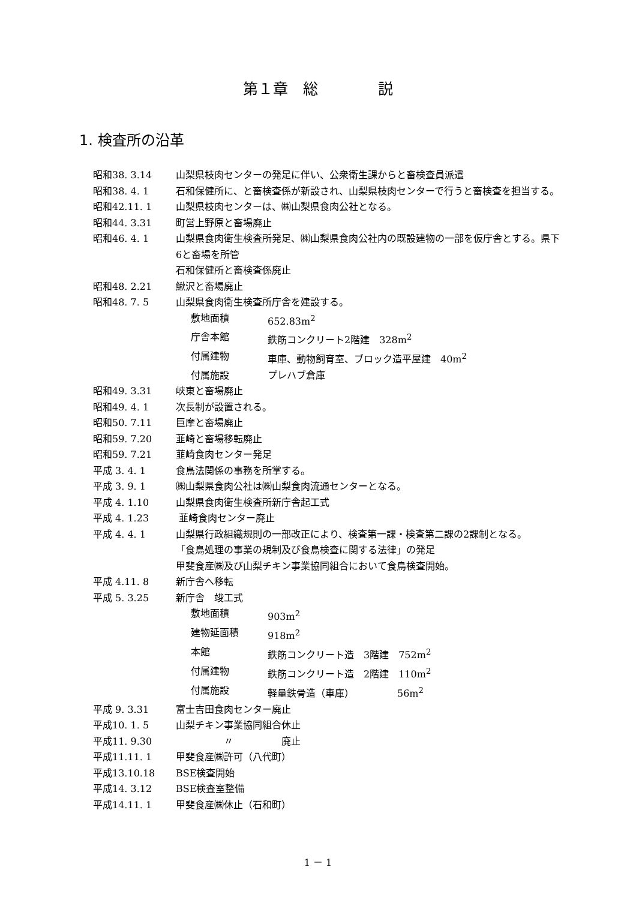第１章　総　　　　説
1. 検査所の沿革
昭和38. 3.14 山梨県枝肉センターの発足に伴い、公衆衛生課からと畜検査員派遣
昭和38. 4. 1 石和保健所に、と畜検査係が新設され、山梨県枝肉センターで行うと畜検査を担当する。
昭和42.11. 1 山梨県枝肉センターは、㈱山梨県食肉公社となる。
昭和44. 3.31 町営上野原と畜場廃止
昭和46. 4. 1 山梨県食肉衛生検査所発足、㈱山梨県食肉公社内の既設建物の一部を仮庁舎とする。県下6と畜場を所管
石和保健所と畜検査係廃止
昭和48. 2.21 鰍沢と畜場廃止
昭和48. 7. 5 山梨県食肉衛生検査所庁舎を建設する。
敷地面積 652.83m<sup>2</sup>
庁舎本館 鉄筋コンクリート2階建　328m<sup>2</sup>
付属建物 車庫、動物飼育室、ブロック造平屋建　40m<sup>2</sup>
付属施設 プレハブ倉庫
昭和49. 3.31 峡東と畜場廃止
昭和49. 4. 1 次長制が設置される。
昭和50. 7.11 巨摩と畜場廃止
昭和59. 7.20 韮崎と畜場移転廃止
昭和59. 7.21 韮崎食肉センター発足
平成 3. 4. 1 食鳥法関係の事務を所掌する。
平成 3. 9. 1 ㈱山梨県食肉公社は㈱山梨食肉流通センターとなる。
平成 4. 1.10 山梨県食肉衛生検査所新庁舎起工式
平成 4. 1.23 韮崎食肉センター廃止
平成 4. 4. 1 山梨県行政組織規則の一部改正により、検査第一課・検査第二課の2課制となる。
「食鳥処理の事業の規制及び食鳥検査に関する法律」の発足
甲斐食産㈱及び山梨チキン事業協同組合において食鳥検査開始。
平成 4.11. 8 新庁舎へ移転
平成 5. 3.25 新庁舎　竣工式
敷地面積 903m<sup>2</sup>
建物延面積 918m<sup>2</sup>
本館 鉄筋コンクリート造　3階建　752m<sup>2</sup>
付属建物 鉄筋コンクリート造　2階建　110m<sup>2</sup>
付属施設 軽量鉄骨造（車庫）　　　　　56m<sup>2</sup>
平成 9. 3.31 富士吉田食肉センター廃止
平成10. 1. 5 山梨チキン事業協同組合休止
平成11. 9.30 　　　　　〃　　　　　廃止
平成11.11. 1 甲斐食産㈱許可（八代町）
平成13.10.18 BSE検査開始
平成14. 3.12 BSE検査室整備
平成14.11. 1 甲斐食産㈱休止（石和町）
1 － 1